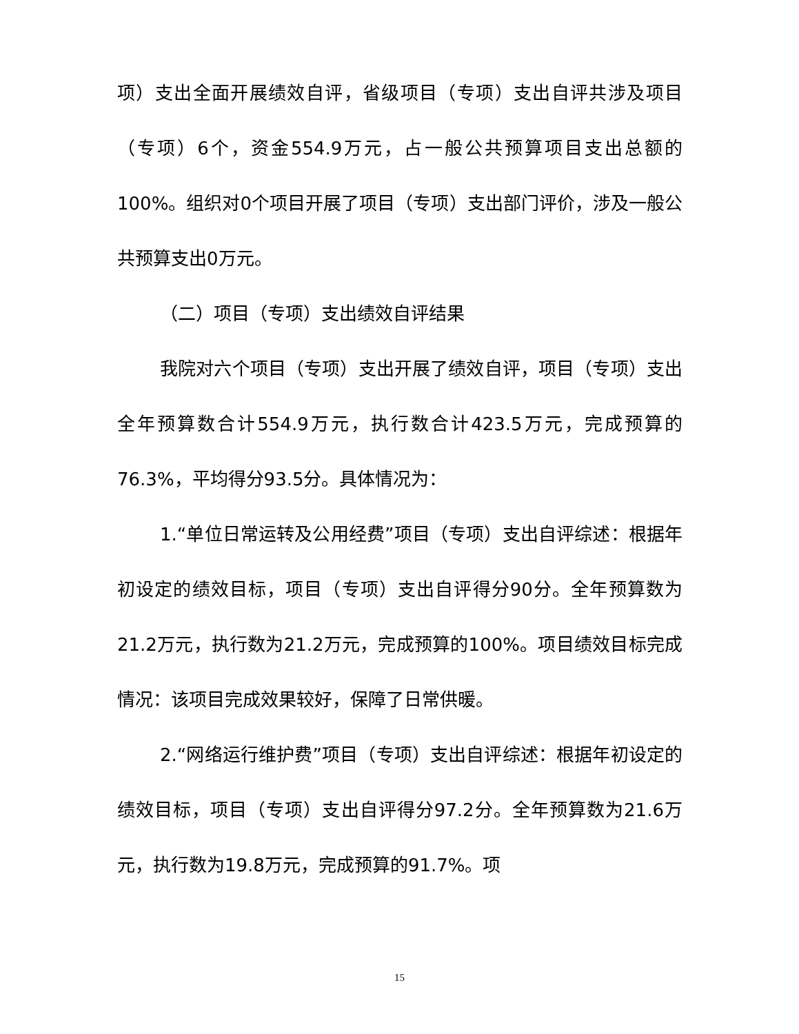项）支出全面开展绩效自评，省级项目（专项）支出自评共涉及项目（专项）6个，资金554.9万元，占一般公共预算项目支出总额的100%。组织对0个项目开展了项目（专项）支出部门评价，涉及一般公共预算支出0万元。
（二）项目（专项）支出绩效自评结果
我院对六个项目（专项）支出开展了绩效自评，项目（专项）支出全年预算数合计554.9万元，执行数合计423.5万元，完成预算的76.3%，平均得分93.5分。具体情况为：
1.“单位日常运转及公用经费”项目（专项）支出自评综述：根据年初设定的绩效目标，项目（专项）支出自评得分90分。全年预算数为21.2万元，执行数为21.2万元，完成预算的100%。项目绩效目标完成情况：该项目完成效果较好，保障了日常供暖。
2.“网络运行维护费”项目（专项）支出自评综述：根据年初设定的绩效目标，项目（专项）支出自评得分97.2分。全年预算数为21.6万元，执行数为19.8万元，完成预算的91.7%。项
15